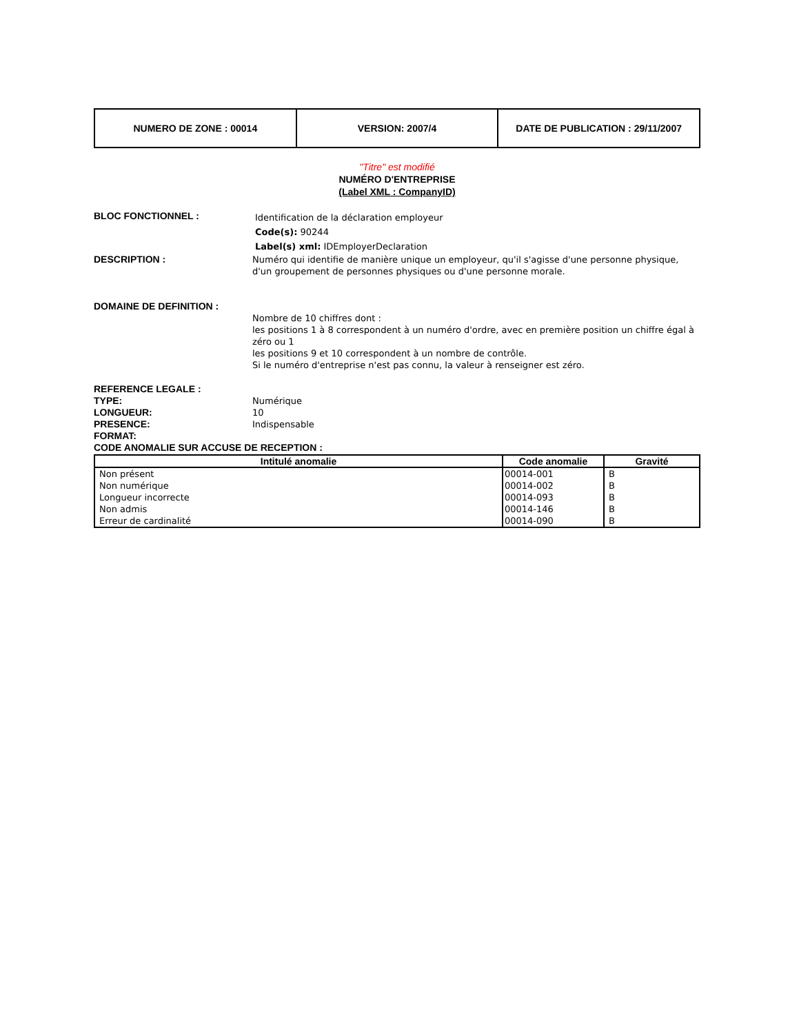| NUMERO DE ZONE : 00014 | VERSION: 2007/4 | DATE DE PUBLICATION : 29/11/2007 |
"Titre" est modifié
NUMÉRO D'ENTREPRISE
(Label XML : CompanyID)
BLOC FONCTIONNEL :
Identification de la déclaration employeur
Code(s): 90244
Label(s) xml: IDEmployerDeclaration
DESCRIPTION : Numéro qui identifie de manière unique un employeur, qu'il s'agisse d'une personne physique, d'un groupement de personnes physiques ou d'une personne morale.
DOMAINE DE DEFINITION :
Nombre de 10 chiffres dont :
les positions 1 à 8 correspondent à un numéro d'ordre, avec en première position un chiffre égal à zéro ou 1
les positions 9 et 10 correspondent à un nombre de contrôle.
Si le numéro d'entreprise n'est pas connu, la valeur à renseigner est zéro.
REFERENCE LEGALE :
TYPE: Numérique
LONGUEUR: 10
PRESENCE: Indispensable
FORMAT:
CODE ANOMALIE SUR ACCUSE DE RECEPTION :
| Intitulé anomalie | Code anomalie | Gravité |
| --- | --- | --- |
| Non présent | 00014-001 | B |
| Non numérique | 00014-002 | B |
| Longueur incorrecte | 00014-093 | B |
| Non admis | 00014-146 | B |
| Erreur de cardinalité | 00014-090 | B |